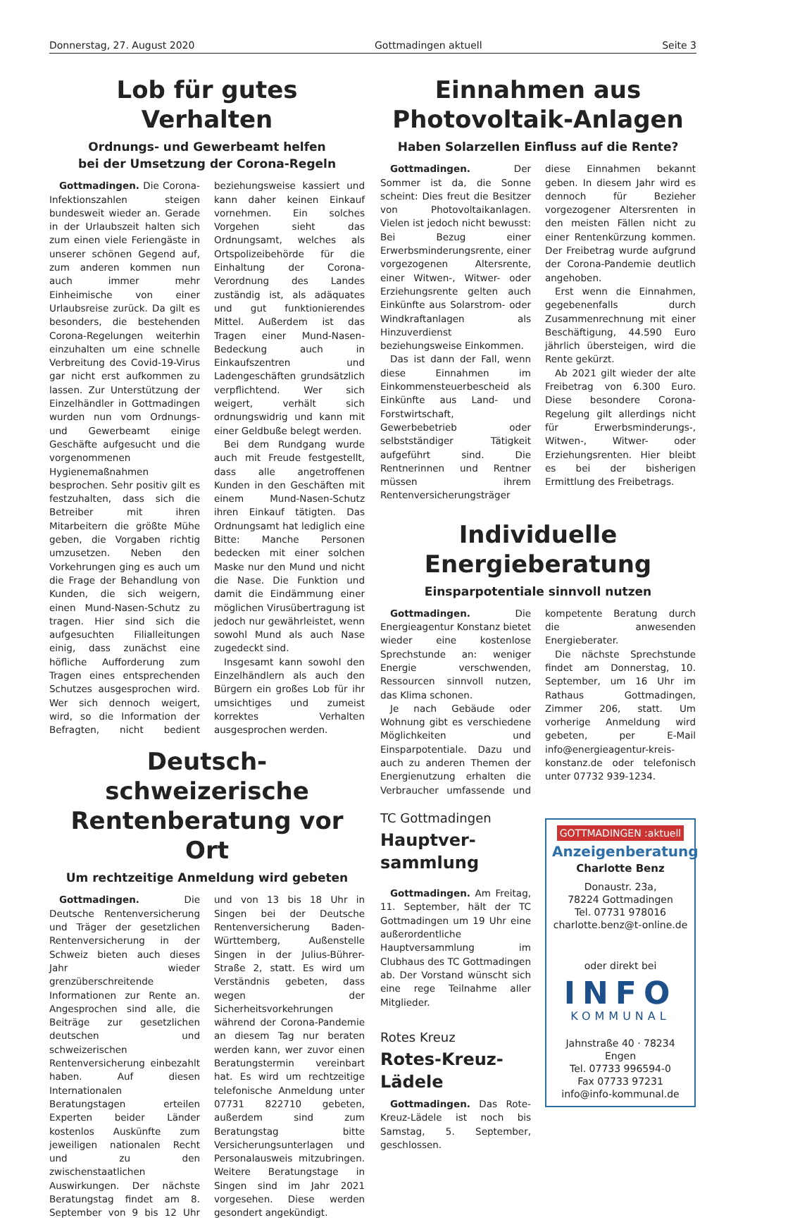Donnerstag, 27. August 2020 Gottmadingen aktuell Seite 3
Lob für gutes Verhalten
Ordnungs- und Gewerbeamt helfen
bei der Umsetzung der Corona-Regeln
Gottmadingen. Die Corona-Infektionszahlen steigen bundesweit wieder an. Gerade in der Urlaubszeit halten sich zum einen viele Feriengäste in unserer schönen Gegend auf, zum anderen kommen nun auch immer mehr Einheimische von einer Urlaubsreise zurück. Da gilt es besonders, die bestehenden Corona-Regelungen weiterhin einzuhalten um eine schnelle Verbreitung des Covid-19-Virus gar nicht erst aufkommen zu lassen. Zur Unterstützung der Einzelhändler in Gottmadingen wurden nun vom Ordnungs- und Gewerbeamt einige Geschäfte aufgesucht und die vorgenommenen Hygienemaßnahmen besprochen. Sehr positiv gilt es festzuhalten, dass sich die Betreiber mit ihren Mitarbeitern die größte Mühe geben, die Vorgaben richtig umzusetzen. Neben den Vorkehrungen ging es auch um die Frage der Behandlung von Kunden, die sich weigern, einen Mund-Nasen-Schutz zu tragen. Hier sind sich die aufgesuchten Filialleitungen einig, dass zunächst eine höfliche Aufforderung zum Tragen eines entsprechenden Schutzes ausgesprochen wird. Wer sich dennoch weigert, wird, so die Information der Befragten, nicht bedient beziehungsweise kassiert und kann daher keinen Einkauf vornehmen. Ein solches Vorgehen sieht das Ordnungsamt, welches als Ortspolizeibehörde für die Einhaltung der Corona-Verordnung des Landes zuständig ist, als adäquates und gut funktionierendes Mittel. Außerdem ist das Tragen einer Mund-Nasen-Bedeckung auch in Einkaufszentren und Ladengeschäften grundsätzlich verpflichtend. Wer sich weigert, verhält sich ordnungswidrig und kann mit einer Geldbuße belegt werden.
Bei dem Rundgang wurde auch mit Freude festgestellt, dass alle angetroffenen Kunden in den Geschäften mit einem Mund-Nasen-Schutz ihren Einkauf tätigten. Das Ordnungsamt hat lediglich eine Bitte: Manche Personen bedecken mit einer solchen Maske nur den Mund und nicht die Nase. Die Funktion und damit die Eindämmung einer möglichen Virusübertragung ist jedoch nur gewährleistet, wenn sowohl Mund als auch Nase zugedeckt sind.
Insgesamt kann sowohl den Einzelhändlern als auch den Bürgern ein großes Lob für ihr umsichtiges und zumeist korrektes Verhalten ausgesprochen werden.
Deutsch-schweizerische Rentenberatung vor Ort
Um rechtzeitige Anmeldung wird gebeten
Gottmadingen. Die Deutsche Rentenversicherung und Träger der gesetzlichen Rentenversicherung in der Schweiz bieten auch dieses Jahr wieder grenzüberschreitende Informationen zur Rente an. Angesprochen sind alle, die Beiträge zur gesetzlichen deutschen und schweizerischen Rentenversicherung einbezahlt haben. Auf diesen Internationalen Beratungstagen erteilen Experten beider Länder kostenlos Auskünfte zum jeweiligen nationalen Recht und zu den zwischenstaatlichen Auswirkungen. Der nächste Beratungstag findet am 8. September von 9 bis 12 Uhr und von 13 bis 18 Uhr in Singen bei der Deutsche Rentenversicherung Baden-Württemberg, Außenstelle Singen in der Julius-Bührer-Straße 2, statt. Es wird um Verständnis gebeten, dass wegen der Sicherheitsvorkehrungen während der Corona-Pandemie an diesem Tag nur beraten werden kann, wer zuvor einen Beratungstermin vereinbart hat. Es wird um rechtzeitige telefonische Anmeldung unter 07731 822710 gebeten, außerdem sind zum Beratungstag bitte Versicherungsunterlagen und Personalausweis mitzubringen. Weitere Beratungstage in Singen sind im Jahr 2021 vorgesehen. Diese werden gesondert angekündigt.
Einnahmen aus Photovoltaik-Anlagen
Haben Solarzellen Einfluss auf die Rente?
Gottmadingen. Der Sommer ist da, die Sonne scheint: Dies freut die Besitzer von Photovoltaikanlagen. Vielen ist jedoch nicht bewusst: Bei Bezug einer Erwerbsminderungsrente, einer vorgezogenen Altersrente, einer Witwen-, Witwer- oder Erziehungsrente gelten auch Einkünfte aus Solarstrom- oder Windkraftanlagen als Hinzuverdienst beziehungsweise Einkommen.
Das ist dann der Fall, wenn diese Einnahmen im Einkommensteuerbescheid als Einkünfte aus Land- und Forstwirtschaft, Gewerbebetrieb oder selbstständiger Tätigkeit aufgeführt sind. Die Rentnerinnen und Rentner müssen ihrem Rentenversicherungsträger diese Einnahmen bekannt geben. In diesem Jahr wird es dennoch für Bezieher vorgezogener Altersrenten in den meisten Fällen nicht zu einer Rentenkürzung kommen. Der Freibetrag wurde aufgrund der Corona-Pandemie deutlich angehoben.
Erst wenn die Einnahmen, gegebenenfalls durch Zusammenrechnung mit einer Beschäftigung, 44.590 Euro jährlich übersteigen, wird die Rente gekürzt.
Ab 2021 gilt wieder der alte Freibetrag von 6.300 Euro. Diese besondere Corona-Regelung gilt allerdings nicht für Erwerbsminderungs-, Witwen-, Witwer- oder Erziehungsrenten. Hier bleibt es bei der bisherigen Ermittlung des Freibetrags.
Individuelle Energieberatung
Einsparpotentiale sinnvoll nutzen
Gottmadingen. Die Energieagentur Konstanz bietet wieder eine kostenlose Sprechstunde an: weniger Energie verschwenden, Ressourcen sinnvoll nutzen, das Klima schonen.
Je nach Gebäude oder Wohnung gibt es verschiedene Möglichkeiten und Einsparpotentiale. Dazu und auch zu anderen Themen der Energienutzung erhalten die Verbraucher umfassende und kompetente Beratung durch die anwesenden Energieberater.
Die nächste Sprechstunde findet am Donnerstag, 10. September, um 16 Uhr im Rathaus Gottmadingen, Zimmer 206, statt. Um vorherige Anmeldung wird gebeten, per E-Mail info@energieagentur-kreis-konstanz.de oder telefonisch unter 07732 939-1234.
TC Gottmadingen
Hauptver-
sammlung
Gottmadingen. Am Freitag, 11. September, hält der TC Gottmadingen um 19 Uhr eine außerordentliche Hauptversammlung im Clubhaus des TC Gottmadingen ab. Der Vorstand wünscht sich eine rege Teilnahme aller Mitglieder.
Rotes Kreuz
Rotes-Kreuz-Lädele
Gottmadingen. Das Rote-Kreuz-Lädele ist noch bis Samstag, 5. September, geschlossen.
GOTTMADINGEN :aktuell
Anzeigenberatung
Charlotte Benz
Donaustr. 23a,
78224 Gottmadingen
Tel. 07731 978016
charlotte.benz@t-online.de
oder direkt bei
INFO
KOMMUNAL
Jahnstraße 40 · 78234 Engen
Tel. 07733 996594-0
Fax 07733 97231
info@info-kommunal.de